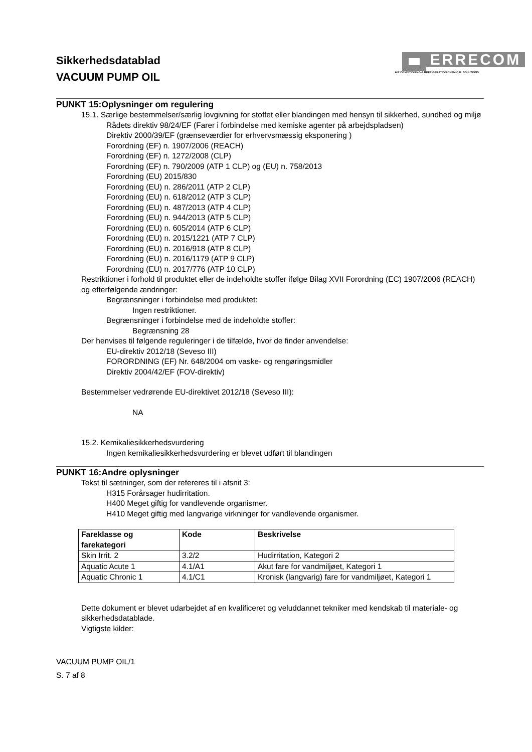ERRECOM
AIR CONDITIONING & REFRIGERATION CHEMICAL SOLUTIONS
Sikkerhedsdatablad
VACUUM PUMP OIL
PUNKT 15:Oplysninger om regulering
15.1. Særlige bestemmelser/særlig lovgivning for stoffet eller blandingen med hensyn til sikkerhed, sundhed og miljø
Rådets direktiv 98/24/EF (Farer i forbindelse med kemiske agenter på arbejdspladsen)
Direktiv 2000/39/EF (grænseværdier for erhvervsmæssig eksponering )
Forordning (EF) n. 1907/2006 (REACH)
Forordning (EF) n. 1272/2008 (CLP)
Forordning (EF) n. 790/2009 (ATP 1 CLP) og (EU) n. 758/2013
Forordning (EU) 2015/830
Forordning (EU) n. 286/2011 (ATP 2 CLP)
Forordning (EU) n. 618/2012 (ATP 3 CLP)
Forordning (EU) n. 487/2013 (ATP 4 CLP)
Forordning (EU) n. 944/2013 (ATP 5 CLP)
Forordning (EU) n. 605/2014 (ATP 6 CLP)
Forordning (EU) n. 2015/1221 (ATP 7 CLP)
Forordning (EU) n. 2016/918 (ATP 8 CLP)
Forordning (EU) n. 2016/1179 (ATP 9 CLP)
Forordning (EU) n. 2017/776 (ATP 10 CLP)
Restriktioner i forhold til produktet eller de indeholdte stoffer ifølge Bilag XVII Forordning (EC) 1907/2006 (REACH) og efterfølgende ændringer:
Begrænsninger i forbindelse med produktet:
Ingen restriktioner.
Begrænsninger i forbindelse med de indeholdte stoffer:
Begrænsning 28
Der henvises til følgende reguleringer i de tilfælde, hvor de finder anvendelse:
EU-direktiv 2012/18 (Seveso III)
FORORDNING (EF) Nr. 648/2004 om vaske- og rengøringsmidler
Direktiv 2004/42/EF (FOV-direktiv)
Bestemmelser vedrørende EU-direktivet 2012/18 (Seveso III):
NA
15.2. Kemikaliesikkerhedsvurdering
Ingen kemikaliesikkerhedsvurdering er blevet udført til blandingen
PUNKT 16:Andre oplysninger
Tekst til sætninger, som der refereres til i afsnit 3:
H315 Forårsager hudirritation.
H400 Meget giftig for vandlevende organismer.
H410 Meget giftig med langvarige virkninger for vandlevende organismer.
| Fareklasse og farekategori | Kode | Beskrivelse |
| --- | --- | --- |
| Skin Irrit. 2 | 3.2/2 | Hudirritation, Kategori 2 |
| Aquatic Acute 1 | 4.1/A1 | Akut fare for vandmiljøet, Kategori 1 |
| Aquatic Chronic 1 | 4.1/C1 | Kronisk (langvarig) fare for vandmiljøet, Kategori 1 |
Dette dokument er blevet udarbejdet af en kvalificeret og veluddannet tekniker med kendskab til materiale- og sikkerhedsdatablade.
Vigtigste kilder:
VACUUM PUMP OIL/1
S. 7 af 8